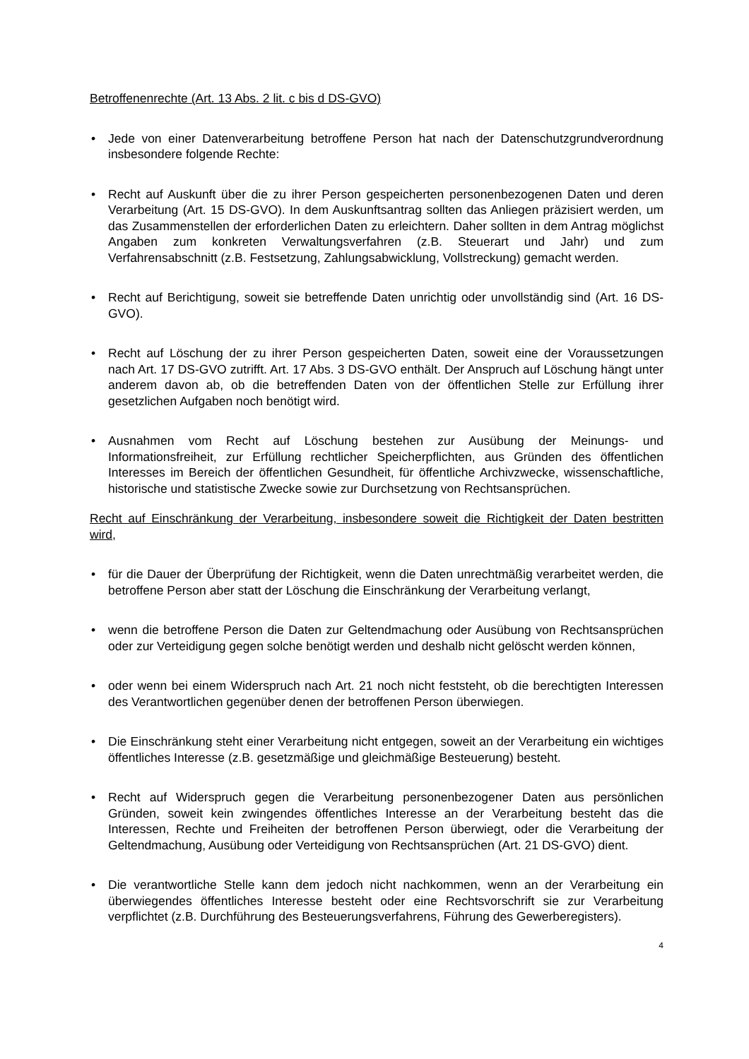Betroffenenrechte (Art. 13 Abs. 2 lit. c bis d DS-GVO)
• Jede von einer Datenverarbeitung betroffene Person hat nach der Datenschutzgrundverordnung insbesondere folgende Rechte:
• Recht auf Auskunft über die zu ihrer Person gespeicherten personenbezogenen Daten und deren Verarbeitung (Art. 15 DS-GVO). In dem Auskunftsantrag sollten das Anliegen präzisiert werden, um das Zusammenstellen der erforderlichen Daten zu erleichtern. Daher sollten in dem Antrag möglichst Angaben zum konkreten Verwaltungsverfahren (z.B. Steuerart und Jahr) und zum Verfahrensabschnitt (z.B. Festsetzung, Zahlungsabwicklung, Vollstreckung) gemacht werden.
• Recht auf Berichtigung, soweit sie betreffende Daten unrichtig oder unvollständig sind (Art. 16 DS-GVO).
• Recht auf Löschung der zu ihrer Person gespeicherten Daten, soweit eine der Voraussetzungen nach Art. 17 DS-GVO zutrifft. Art. 17 Abs. 3 DS-GVO enthält. Der Anspruch auf Löschung hängt unter anderem davon ab, ob die betreffenden Daten von der öffentlichen Stelle zur Erfüllung ihrer gesetzlichen Aufgaben noch benötigt wird.
• Ausnahmen vom Recht auf Löschung bestehen zur Ausübung der Meinungs- und Informationsfreiheit, zur Erfüllung rechtlicher Speicherpflichten, aus Gründen des öffentlichen Interesses im Bereich der öffentlichen Gesundheit, für öffentliche Archivzwecke, wissenschaftliche, historische und statistische Zwecke sowie zur Durchsetzung von Rechtsansprüchen.
Recht auf Einschränkung der Verarbeitung, insbesondere soweit die Richtigkeit der Daten bestritten wird,
• für die Dauer der Überprüfung der Richtigkeit, wenn die Daten unrechtmäßig verarbeitet werden, die betroffene Person aber statt der Löschung die Einschränkung der Verarbeitung verlangt,
• wenn die betroffene Person die Daten zur Geltendmachung oder Ausübung von Rechtsansprüchen oder zur Verteidigung gegen solche benötigt werden und deshalb nicht gelöscht werden können,
• oder wenn bei einem Widerspruch nach Art. 21 noch nicht feststeht, ob die berechtigten Interessen des Verantwortlichen gegenüber denen der betroffenen Person überwiegen.
• Die Einschränkung steht einer Verarbeitung nicht entgegen, soweit an der Verarbeitung ein wichtiges öffentliches Interesse (z.B. gesetzmäßige und gleichmäßige Besteuerung) besteht.
• Recht auf Widerspruch gegen die Verarbeitung personenbezogener Daten aus persönlichen Gründen, soweit kein zwingendes öffentliches Interesse an der Verarbeitung besteht das die Interessen, Rechte und Freiheiten der betroffenen Person überwiegt, oder die Verarbeitung der Geltendmachung, Ausübung oder Verteidigung von Rechtsansprüchen (Art. 21 DS-GVO) dient.
• Die verantwortliche Stelle kann dem jedoch nicht nachkommen, wenn an der Verarbeitung ein überwiegendes öffentliches Interesse besteht oder eine Rechtsvorschrift sie zur Verarbeitung verpflichtet (z.B. Durchführung des Besteuerungsverfahrens, Führung des Gewerberegisters).
4